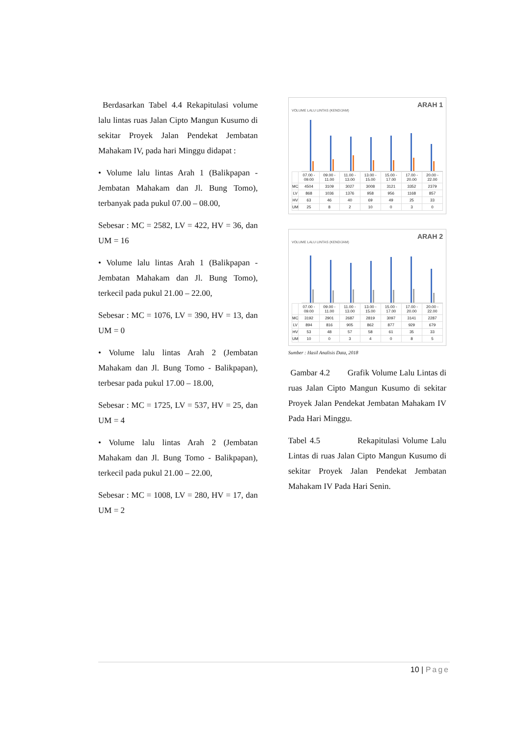Berdasarkan Tabel 4.4 Rekapitulasi volume lalu lintas ruas Jalan Cipto Mangun Kusumo di sekitar Proyek Jalan Pendekat Jembatan Mahakam IV, pada hari Minggu didapat :
• Volume lalu lintas Arah 1 (Balikpapan - Jembatan Mahakam dan Jl. Bung Tomo), terbanyak pada pukul 07.00 – 08.00,
Sebesar : MC = 2582, LV = 422, HV = 36, dan UM = 16
• Volume lalu lintas Arah 1 (Balikpapan - Jembatan Mahakam dan Jl. Bung Tomo), terkecil pada pukul 21.00 – 22.00,
Sebesar : MC = 1076, LV = 390, HV = 13, dan UM = 0
• Volume lalu lintas Arah 2 (Jembatan Mahakam dan Jl. Bung Tomo - Balikpapan), terbesar pada pukul 17.00 – 18.00,
Sebesar : MC = 1725, LV = 537, HV = 25, dan UM = 4
• Volume lalu lintas Arah 2 (Jembatan Mahakam dan Jl. Bung Tomo - Balikpapan), terkecil pada pukul 21.00 – 22.00,
Sebesar : MC = 1008, LV = 280, HV = 17, dan UM = 2
ARAH 1
VOLUME LALU LINTAS (KEND/JAM)
| | 07.00 - 09.00 | 09.00 - 11.00 | 11.00 - 13.00 | 13.00 - 15.00 | 15.00 - 17.00 | 17.00 - 20.00 | 20.00 - 22.00 |
| --- | --- | --- | --- | --- | --- | --- | --- |
| MC | 4504 | 3109 | 3027 | 3008 | 3121 | 3352 | 2379 |
| LV | 868 | 1036 | 1376 | 958 | 956 | 1168 | 857 |
| HV | 63 | 46 | 40 | 69 | 49 | 25 | 33 |
| UM | 25 | 8 | 2 | 10 | 0 | 3 | 0 |
ARAH 2
VOLUME LALU LINTAS (KEND/JAM)
| | 07.00 - 09.00 | 09.00 - 11.00 | 11.00 - 13.00 | 13.00 - 15.00 | 15.00 - 17.00 | 17.00 - 20.00 | 20.00 - 22.00 |
| --- | --- | --- | --- | --- | --- | --- | --- |
| MC | 3192 | 2901 | 2687 | 2819 | 3097 | 3141 | 2287 |
| LV | 894 | 816 | 905 | 862 | 877 | 929 | 679 |
| HV | 53 | 48 | 57 | 58 | 61 | 35 | 33 |
| UM | 10 | 0 | 3 | 4 | 0 | 8 | 5 |
Sumber : Hasil Analisis Data, 2018
Gambar 4.2 Grafik Volume Lalu Lintas di ruas Jalan Cipto Mangun Kusumo di sekitar Proyek Jalan Pendekat Jembatan Mahakam IV Pada Hari Minggu.
Tabel 4.5 Rekapitulasi Volume Lalu Lintas di ruas Jalan Cipto Mangun Kusumo di sekitar Proyek Jalan Pendekat Jembatan Mahakam IV Pada Hari Senin.
10 | Page